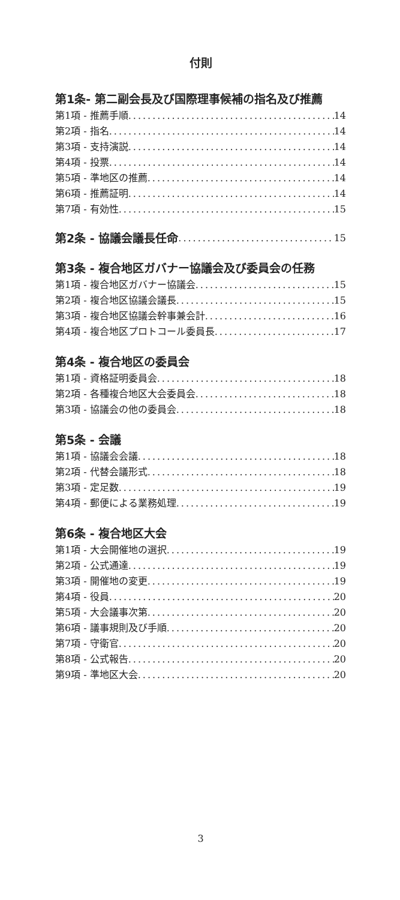付則
第1条- 第二副会長及び国際理事候補の指名及び推薦
第1項 - 推薦手順 14
第2項 - 指名 14
第3項 - 支持演説 14
第4項 - 投票 14
第5項 - 準地区の推薦 14
第6項 - 推薦証明 14
第7項 - 有効性 15
第2条 - 協議会議長任命 15
第3条 - 複合地区ガバナー協議会及び委員会の任務
第1項 - 複合地区ガバナー協議会 15
第2項 - 複合地区協議会議長 15
第3項 - 複合地区協議会幹事兼会計 16
第4項 - 複合地区プロトコール委員長 17
第4条 - 複合地区の委員会
第1項 - 資格証明委員会 18
第2項 - 各種複合地区大会委員会 18
第3項 - 協議会の他の委員会 18
第5条 - 会議
第1項 - 協議会会議 18
第2項 - 代替会議形式 18
第3項 - 定足数 19
第4項 - 郵便による業務処理 19
第6条 - 複合地区大会
第1項 - 大会開催地の選択 19
第2項 - 公式通達 19
第3項 - 開催地の変更 19
第4項 - 役員 20
第5項 - 大会議事次第 20
第6項 - 議事規則及び手順 20
第7項 - 守衛官 20
第8項 - 公式報告 20
第9項 - 準地区大会 20
3